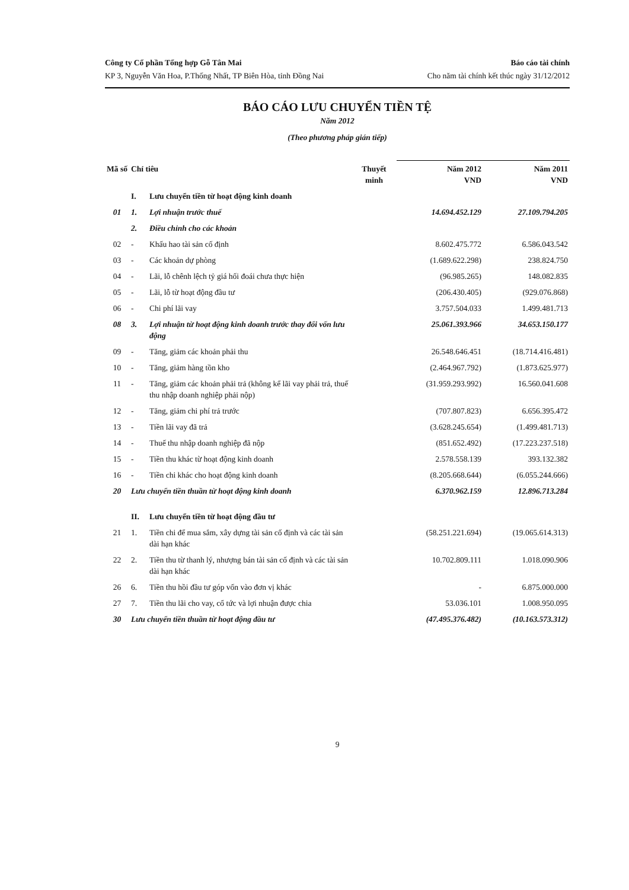Công ty Cổ phần Tổng hợp Gỗ Tân Mai
KP 3, Nguyễn Văn Hoa, P.Thống Nhất, TP Biên Hòa, tỉnh Đồng Nai
Báo cáo tài chính
Cho năm tài chính kết thúc ngày 31/12/2012
BÁO CÁO LƯU CHUYỂN TIỀN TỆ
Năm 2012
(Theo phương pháp gián tiếp)
| Mã số | Chỉ tiêu | | Thuyết minh | Năm 2012 VND | Năm 2011 VND |
| --- | --- | --- | --- | --- | --- |
| | I. | Lưu chuyển tiền từ hoạt động kinh doanh | | | |
| 01 | 1. | Lợi nhuận trước thuế | | 14.694.452.129 | 27.109.794.205 |
| | 2. | Điều chỉnh cho các khoản | | | |
| 02 | - | Khấu hao tài sản cố định | | 8.602.475.772 | 6.586.043.542 |
| 03 | - | Các khoản dự phòng | | (1.689.622.298) | 238.824.750 |
| 04 | - | Lãi, lỗ chênh lệch tỷ giá hối đoái chưa thực hiện | | (96.985.265) | 148.082.835 |
| 05 | - | Lãi, lỗ từ hoạt động đầu tư | | (206.430.405) | (929.076.868) |
| 06 | - | Chi phí lãi vay | | 3.757.504.033 | 1.499.481.713 |
| 08 | 3. | Lợi nhuận từ hoạt động kinh doanh trước thay đổi vốn lưu động | | 25.061.393.966 | 34.653.150.177 |
| 09 | - | Tăng, giảm các khoản phải thu | | 26.548.646.451 | (18.714.416.481) |
| 10 | - | Tăng, giảm hàng tồn kho | | (2.464.967.792) | (1.873.625.977) |
| 11 | - | Tăng, giảm các khoản phải trả (không kể lãi vay phải trả, thuế thu nhập doanh nghiệp phải nộp) | | (31.959.293.992) | 16.560.041.608 |
| 12 | - | Tăng, giảm chi phí trả trước | | (707.807.823) | 6.656.395.472 |
| 13 | - | Tiền lãi vay đã trả | | (3.628.245.654) | (1.499.481.713) |
| 14 | - | Thuế thu nhập doanh nghiệp đã nộp | | (851.652.492) | (17.223.237.518) |
| 15 | - | Tiền thu khác từ hoạt động kinh doanh | | 2.578.558.139 | 393.132.382 |
| 16 | - | Tiền chi khác cho hoạt động kinh doanh | | (8.205.668.644) | (6.055.244.666) |
| 20 | Lưu chuyển tiền thuần từ hoạt động kinh doanh | | | 6.370.962.159 | 12.896.713.284 |
| | II. | Lưu chuyển tiền từ hoạt động đầu tư | | | |
| 21 | 1. | Tiền chi để mua sắm, xây dựng tài sản cố định và các tài sản dài hạn khác | | (58.251.221.694) | (19.065.614.313) |
| 22 | 2. | Tiền thu từ thanh lý, nhượng bán tài sản cố định và các tài sản dài hạn khác | | 10.702.809.111 | 1.018.090.906 |
| 26 | 6. | Tiền thu hồi đầu tư góp vốn vào đơn vị khác | | - | 6.875.000.000 |
| 27 | 7. | Tiền thu lãi cho vay, cổ tức và lợi nhuận được chia | | 53.036.101 | 1.008.950.095 |
| 30 | Lưu chuyển tiền thuần từ hoạt động đầu tư | | | (47.495.376.482) | (10.163.573.312) |
9